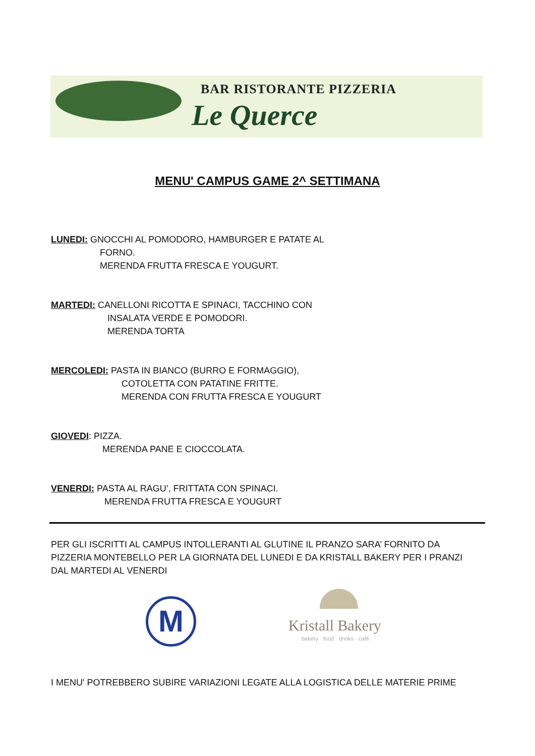BAR RISTORANTE PIZZERIA
Le Querce
MENU' CAMPUS GAME 2^ SETTIMANA
LUNEDI: GNOCCHI AL POMODORO, HAMBURGER E PATATE AL
FORNO.
MERENDA FRUTTA FRESCA E YOUGURT.
MARTEDI: CANELLONI RICOTTA E SPINACI, TACCHINO CON
INSALATA VERDE E POMODORI.
MERENDA TORTA
MERCOLEDI: PASTA IN BIANCO (BURRO E FORMAGGIO),
COTOLETTA CON PATATINE FRITTE.
MERENDA CON FRUTTA FRESCA E YOUGURT
GIOVEDI: PIZZA.
MERENDA PANE E CIOCCOLATA.
VENERDI: PASTA AL RAGU’, FRITTATA CON SPINACI.
MERENDA FRUTTA FRESCA E YOUGURT
PER GLI ISCRITTI AL CAMPUS INTOLLERANTI AL GLUTINE IL PRANZO SARA’ FORNITO DA PIZZERIA MONTEBELLO PER LA GIORNATA DEL LUNEDI E DA KRISTALL BAKERY PER I PRANZI DAL MARTEDI AL VENERDI
M Kristall Bakery
bakery · food · drinks · café
I MENU' POTREBBERO SUBIRE VARIAZIONI LEGATE ALLA LOGISTICA DELLE MATERIE PRIME